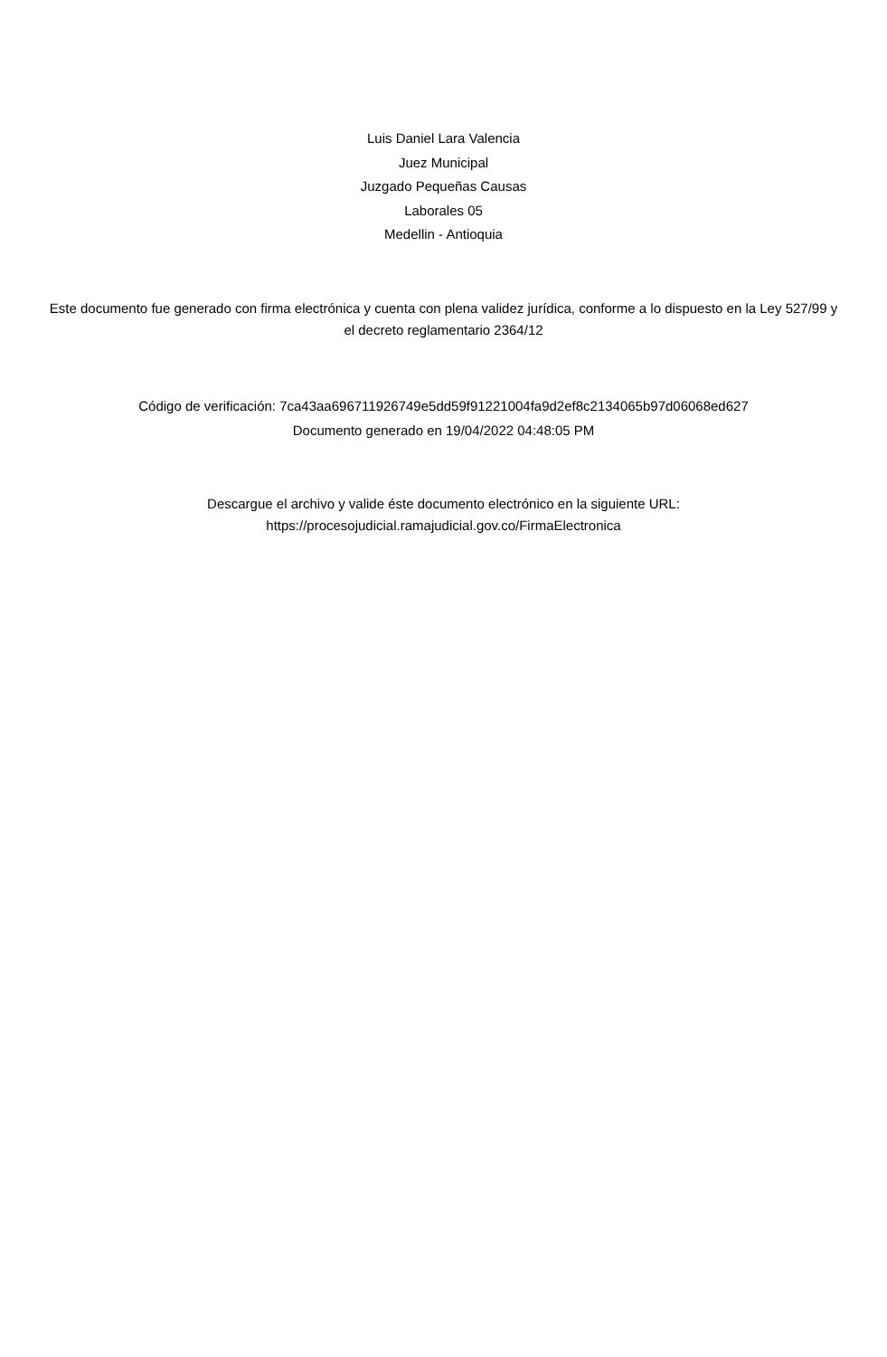Luis Daniel Lara Valencia
Juez Municipal
Juzgado Pequeñas Causas
Laborales 05
Medellin - Antioquia
Este documento fue generado con firma electrónica y cuenta con plena validez jurídica, conforme a lo dispuesto en la Ley 527/99 y el decreto reglamentario 2364/12
Código de verificación: 7ca43aa696711926749e5dd59f91221004fa9d2ef8c2134065b97d06068ed627
Documento generado en 19/04/2022 04:48:05 PM
Descargue el archivo y valide éste documento electrónico en la siguiente URL:
https://procesojudicial.ramajudicial.gov.co/FirmaElectronica